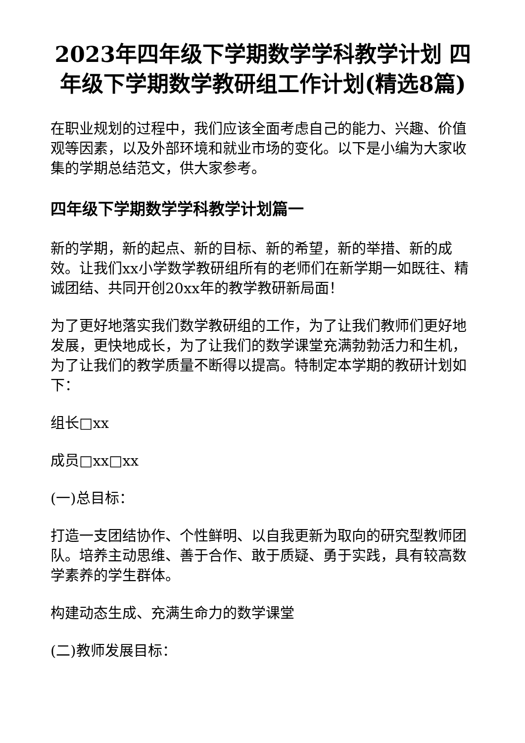2023年四年级下学期数学学科教学计划 四年级下学期数学教研组工作计划(精选8篇)
在职业规划的过程中，我们应该全面考虑自己的能力、兴趣、价值观等因素，以及外部环境和就业市场的变化。以下是小编为大家收集的学期总结范文，供大家参考。
四年级下学期数学学科教学计划篇一
新的学期，新的起点、新的目标、新的希望，新的举措、新的成效。让我们xx小学数学教研组所有的老师们在新学期一如既往、精诚团结、共同开创20xx年的教学教研新局面！
为了更好地落实我们数学教研组的工作，为了让我们教师们更好地发展，更快地成长，为了让我们的数学课堂充满勃勃活力和生机，为了让我们的教学质量不断得以提高。特制定本学期的教研计划如下：
组长□xx
成员□xx□xx
(一)总目标：
打造一支团结协作、个性鲜明、以自我更新为取向的研究型教师团队。培养主动思维、善于合作、敢于质疑、勇于实践，具有较高数学素养的学生群体。
构建动态生成、充满生命力的数学课堂
(二)教师发展目标：